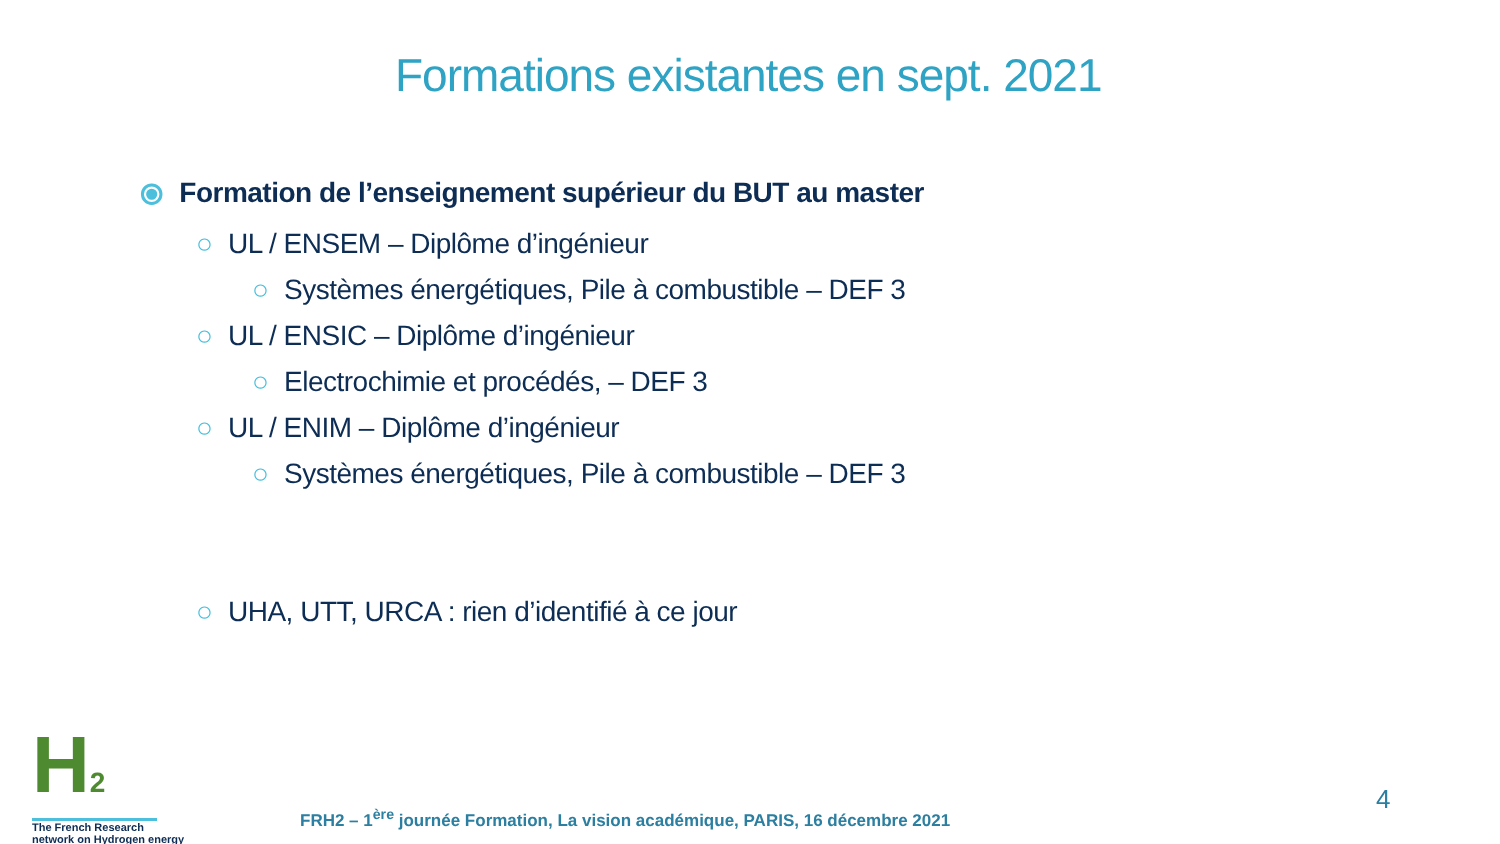Formations existantes en sept. 2021
⦿ Formation de l’enseignement supérieur du BUT au master
○ UL / ENSEM – Diplôme d’ingénieur
○ Systèmes énergétiques, Pile à combustible – DEF 3
○ UL / ENSIC – Diplôme d’ingénieur
○ Electrochimie et procédés, – DEF 3
○ UL / ENIM – Diplôme d’ingénieur
○ Systèmes énergétiques, Pile à combustible – DEF 3
○ UHA, UTT, URCA : rien d’identifié à ce jour
H2
The French Research
network on Hydrogen energy
FRH2 – 1<sup>ère</sup> journée Formation, La vision académique, PARIS, 16 décembre 2021
4